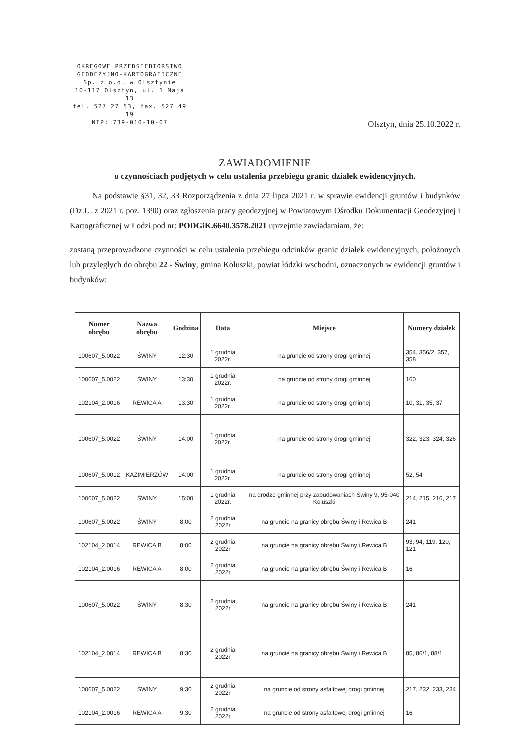OKRĘGOWE PRZEDSIĘBIORSTWO
GEODEZYJNO-KARTOGRAFICZNE
Sp. z o.o. w Olsztynie
10-117 Olsztyn, ul. 1 Maja 13
tel. 527 27 53, fax. 527 49 19
NIP: 739-010-10-07
Olsztyn, dnia 25.10.2022 r.
ZAWIADOMIENIE
o czynnościach podjętych w celu ustalenia przebiegu granic działek ewidencyjnych.
Na podstawie §31, 32, 33 Rozporządzenia z dnia 27 lipca 2021 r. w sprawie ewidencji gruntów i budynków (Dz.U. z 2021 r. poz. 1390) oraz zgłoszenia pracy geodezyjnej w Powiatowym Ośrodku Dokumentacji Geodezyjnej i Kartograficznej w Łodzi pod nr: PODGiK.6640.3578.2021 uprzejmie zawiadamiam, że:
zostaną przeprowadzone czynności w celu ustalenia przebiegu odcinków granic działek ewidencyjnych, położonych lub przyległych do obrębu 22 - Świny, gmina Koluszki, powiat łódzki wschodni, oznaczonych w ewidencji gruntów i budynków:
| Numer obrębu | Nazwa obrębu | Godzina | Data | Miejsce | Numery działek |
| --- | --- | --- | --- | --- | --- |
| 100607_5.0022 | ŚWINY | 12:30 | 1 grudnia 2022r. | na gruncie od strony drogi gminnej | 354, 356/2, 357, 358 |
| 100607_5.0022 | ŚWINY | 13:30 | 1 grudnia 2022r. | na gruncie od strony drogi gminnej | 160 |
| 102104_2.0016 | REWICA A | 13:30 | 1 grudnia 2022r. | na gruncie od strony drogi gminnej | 10, 31, 35, 37 |
| 100607_5.0022 | ŚWINY | 14:00 | 1 grudnia 2022r. | na gruncie od strony drogi gminnej | 322, 323, 324, 326 |
| 100607_5.0012 | KAZIMIERZÓW | 14:00 | 1 grudnia 2022r. | na gruncie od strony drogi gminnej | 52, 54 |
| 100607_5.0022 | ŚWINY | 15:00 | 1 grudnia 2022r. | na drodze gminnej przy zabudowaniach Świny 9, 95-040 Koluszki | 214, 215, 216, 217 |
| 100607_5.0022 | ŚWINY | 8:00 | 2 grudnia 2022r | na gruncie na granicy obrębu Świny i Rewica B | 241 |
| 102104_2.0014 | REWICA B | 8:00 | 2 grudnia 2022r | na gruncie na granicy obrębu Świny i Rewica B | 93, 94, 119, 120, 121 |
| 102104_2.0016 | REWICA A | 8:00 | 2 grudnia 2022r | na gruncie na granicy obrębu Świny i Rewica B | 16 |
| 100607_5.0022 | ŚWINY | 8:30 | 2 grudnia 2022r | na gruncie na granicy obrębu Świny i Rewica B | 241 |
| 102104_2.0014 | REWICA B | 8:30 | 2 grudnia 2022r | na gruncie na granicy obrębu Świny i Rewica B | 85, 86/1, 88/1 |
| 100607_5.0022 | ŚWINY | 9:30 | 2 grudnia 2022r | na gruncie od strony asfaltowej drogi gminnej | 217, 232, 233, 234 |
| 102104_2.0016 | REWICA A | 9:30 | 2 grudnia 2022r | na gruncie od strony asfaltowej drogi gminnej | 16 |